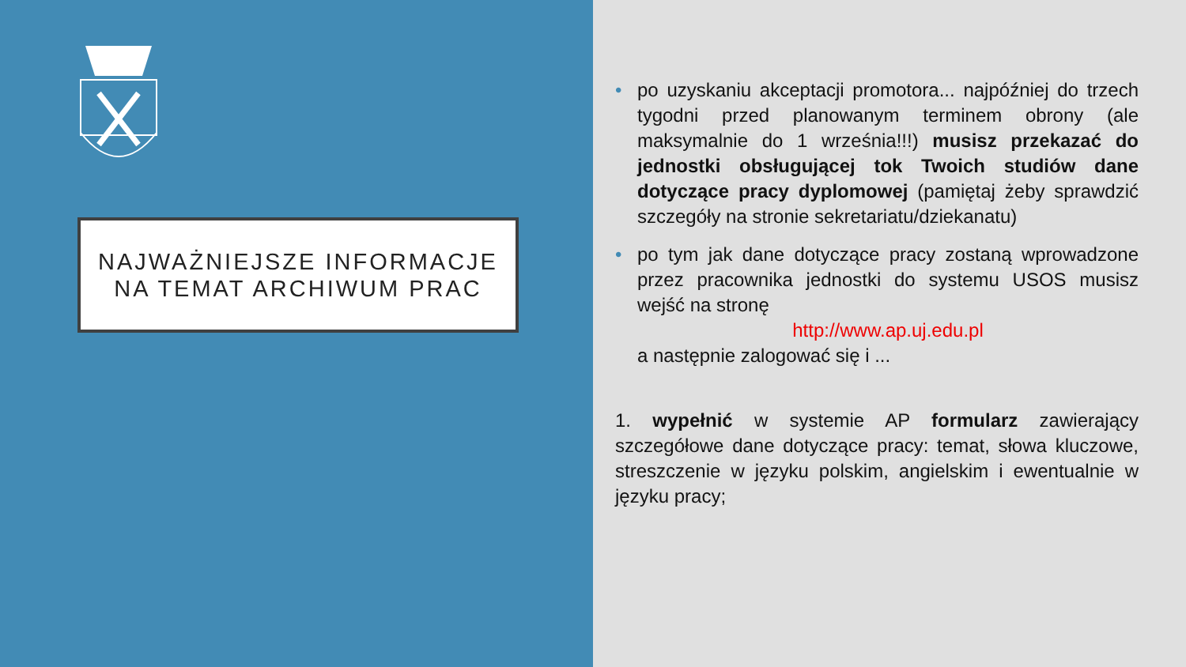NAJWAŻNIEJSZE INFORMACJE
NA TEMAT ARCHIWUM PRAC
• po uzyskaniu akceptacji promotora... najpóźniej do trzech tygodni przed planowanym terminem obrony (ale maksymalnie do 1 września!!!) musisz przekazać do jednostki obsługującej tok Twoich studiów dane dotyczące pracy dyplomowej (pamiętaj żeby sprawdzić szczegóły na stronie sekretariatu/dziekanatu)
• po tym jak dane dotyczące pracy zostaną wprowadzone przez pracownika jednostki do systemu USOS musisz wejść na stronę
http://www.ap.uj.edu.pl
a następnie zalogować się i ...
1. wypełnić w systemie AP formularz zawierający szczegółowe dane dotyczące pracy: temat, słowa kluczowe, streszczenie w języku polskim, angielskim i ewentualnie w języku pracy;